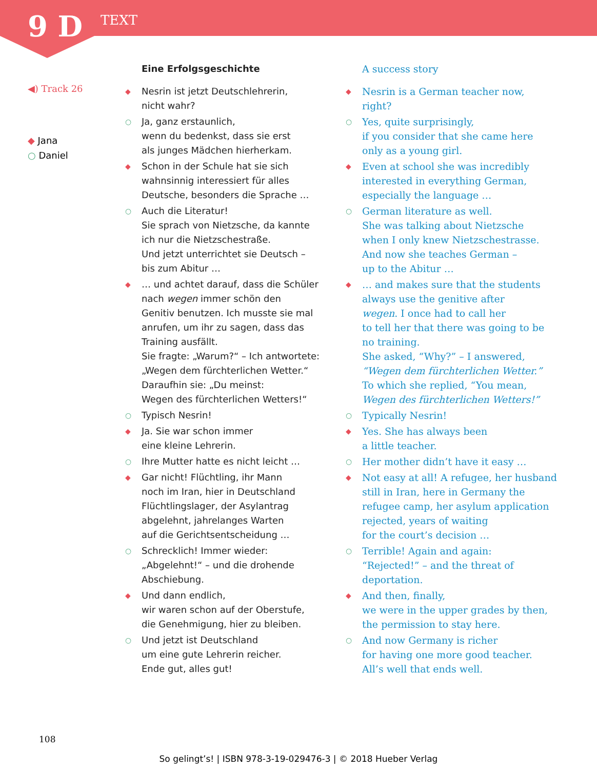9 D TEXT
◀) Track 26
◆ Jana
○ Daniel
Eine Erfolgsgeschichte
◆
Nesrin ist jetzt Deutschlehrerin,
nicht wahr?
○
Ja, ganz erstaunlich,
wenn du bedenkst, dass sie erst
als junges Mädchen hierherkam.
◆
Schon in der Schule hat sie sich
wahnsinnig interessiert für alles
Deutsche, besonders die Sprache …
○
Auch die Literatur!
Sie sprach von Nietzsche, da kannte
ich nur die Nietzschestraße.
Und jetzt unterrichtet sie Deutsch –
bis zum Abitur …
◆
… und achtet darauf, dass die Schüler
nach wegen immer schön den
Genitiv benutzen. Ich musste sie mal
anrufen, um ihr zu sagen, dass das
Training ausfällt.
Sie fragte: „Warum?“ – Ich antwortete:
„Wegen dem fürchterlichen Wetter.“
Daraufhin sie: „Du meinst:
Wegen des fürchterlichen Wetters!“
○
Typisch Nesrin!
◆
Ja. Sie war schon immer
eine kleine Lehrerin.
○
Ihre Mutter hatte es nicht leicht …
◆
Gar nicht! Flüchtling, ihr Mann
noch im Iran, hier in Deutschland
Flüchtlingslager, der Asylantrag
abgelehnt, jahrelanges Warten
auf die Gerichtsentscheidung …
○
Schrecklich! Immer wieder:
„Abgelehnt!“ – und die drohende
Abschiebung.
◆
Und dann endlich,
wir waren schon auf der Oberstufe,
die Genehmigung, hier zu bleiben.
○
Und jetzt ist Deutschland
um eine gute Lehrerin reicher.
Ende gut, alles gut!
A success story
◆
Nesrin is a German teacher now,
right?
○
Yes, quite surprisingly,
if you consider that she came here
only as a young girl.
◆
Even at school she was incredibly
interested in everything German,
especially the language …
○
German literature as well.
She was talking about Nietzsche
when I only knew Nietzschestrasse.
And now she teaches German –
up to the Abitur …
◆
… and makes sure that the students
always use the genitive after
wegen. I once had to call her
to tell her that there was going to be
no training.
She asked, “Why?” – I answered,
“Wegen dem fürchterlichen Wetter.”
To which she replied, “You mean,
Wegen des fürchterlichen Wetters!”
○
Typically Nesrin!
◆
Yes. She has always been
a little teacher.
○
Her mother didn’t have it easy …
◆
Not easy at all! A refugee, her husband
still in Iran, here in Germany the
refugee camp, her asylum application
rejected, years of waiting
for the court’s decision …
○
Terrible! Again and again:
“Rejected!” – and the threat of
deportation.
◆
And then, finally,
we were in the upper grades by then,
the permission to stay here.
○
And now Germany is richer
for having one more good teacher.
All’s well that ends well.
108
So gelingt’s! | ISBN 978-3-19-029476-3 | © 2018 Hueber Verlag